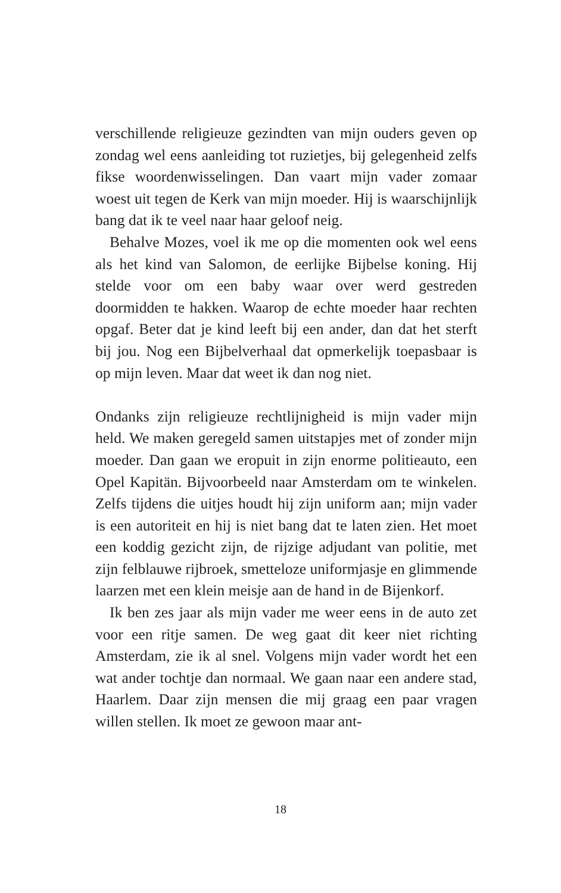verschillende religieuze gezindten van mijn ouders geven op zondag wel eens aanleiding tot ruzietjes, bij gelegenheid zelfs fikse woordenwisselingen. Dan vaart mijn vader zomaar woest uit tegen de Kerk van mijn moeder. Hij is waarschijnlijk bang dat ik te veel naar haar geloof neig.
Behalve Mozes, voel ik me op die momenten ook wel eens als het kind van Salomon, de eerlijke Bijbelse koning. Hij stelde voor om een baby waar over werd gestreden doormidden te hakken. Waarop de echte moeder haar rechten opgaf. Beter dat je kind leeft bij een ander, dan dat het sterft bij jou. Nog een Bijbelverhaal dat opmerkelijk toepasbaar is op mijn leven. Maar dat weet ik dan nog niet.
Ondanks zijn religieuze rechtlijnigheid is mijn vader mijn held. We maken geregeld samen uitstapjes met of zonder mijn moeder. Dan gaan we eropuit in zijn enorme politieauto, een Opel Kapitän. Bijvoorbeeld naar Amsterdam om te winkelen. Zelfs tijdens die uitjes houdt hij zijn uniform aan; mijn vader is een autoriteit en hij is niet bang dat te laten zien. Het moet een koddig gezicht zijn, de rijzige adjudant van politie, met zijn felblauwe rijbroek, smetteloze uniformjasje en glimmende laarzen met een klein meisje aan de hand in de Bijenkorf.
Ik ben zes jaar als mijn vader me weer eens in de auto zet voor een ritje samen. De weg gaat dit keer niet richting Amsterdam, zie ik al snel. Volgens mijn vader wordt het een wat ander tochtje dan normaal. We gaan naar een andere stad, Haarlem. Daar zijn mensen die mij graag een paar vragen willen stellen. Ik moet ze gewoon maar ant-
18